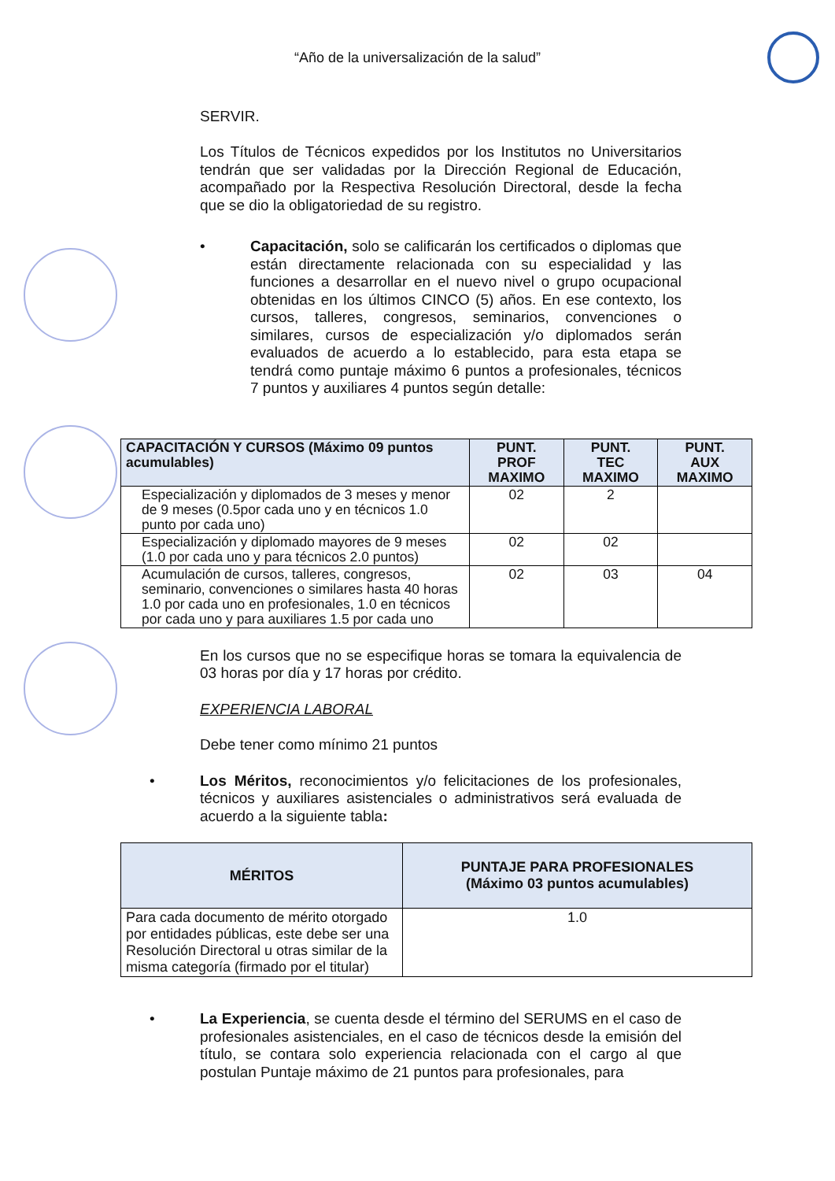“Año de la universalización de la salud”
SERVIR.
Los Títulos de Técnicos expedidos por los Institutos no Universitarios tendrán que ser validadas por la Dirección Regional de Educación, acompañado por la Respectiva Resolución Directoral, desde la fecha que se dio la obligatoriedad de su registro.
• Capacitación, solo se calificarán los certificados o diplomas que están directamente relacionada con su especialidad y las funciones a desarrollar en el nuevo nivel o grupo ocupacional obtenidas en los últimos CINCO (5) años. En ese contexto, los cursos, talleres, congresos, seminarios, convenciones o similares, cursos de especialización y/o diplomados serán evaluados de acuerdo a lo establecido, para esta etapa se tendrá como puntaje máximo 6 puntos a profesionales, técnicos 7 puntos y auxiliares 4 puntos según detalle:
| CAPACITACIÓN Y CURSOS (Máximo 09 puntos acumulables) | PUNT. PROF MAXIMO | PUNT. TEC MAXIMO | PUNT. AUX MAXIMO |
| --- | --- | --- | --- |
| Especialización y diplomados de 3 meses y menor de 9 meses (0.5por cada uno y en técnicos 1.0 punto por cada uno) | 02 | 2 | |
| Especialización y diplomado mayores de 9 meses (1.0 por cada uno y para técnicos 2.0 puntos) | 02 | 02 | |
| Acumulación de cursos, talleres, congresos, seminario, convenciones o similares hasta 40 horas 1.0 por cada uno en profesionales, 1.0 en técnicos por cada uno y para auxiliares 1.5 por cada uno | 02 | 03 | 04 |
En los cursos que no se especifique horas se tomara la equivalencia de 03 horas por día y 17 horas por crédito.
EXPERIENCIA LABORAL
Debe tener como mínimo 21 puntos
• Los Méritos, reconocimientos y/o felicitaciones de los profesionales, técnicos y auxiliares asistenciales o administrativos será evaluada de acuerdo a la siguiente tabla:
| MÉRITOS | PUNTAJE PARA PROFESIONALES (Máximo 03 puntos acumulables) |
| --- | --- |
| Para cada documento de mérito otorgado por entidades públicas, este debe ser una Resolución Directoral u otras similar de la misma categoría (firmado por el titular) | 1.0 |
• La Experiencia, se cuenta desde el término del SERUMS en el caso de profesionales asistenciales, en el caso de técnicos desde la emisión del título, se contara solo experiencia relacionada con el cargo al que postulan Puntaje máximo de 21 puntos para profesionales, para